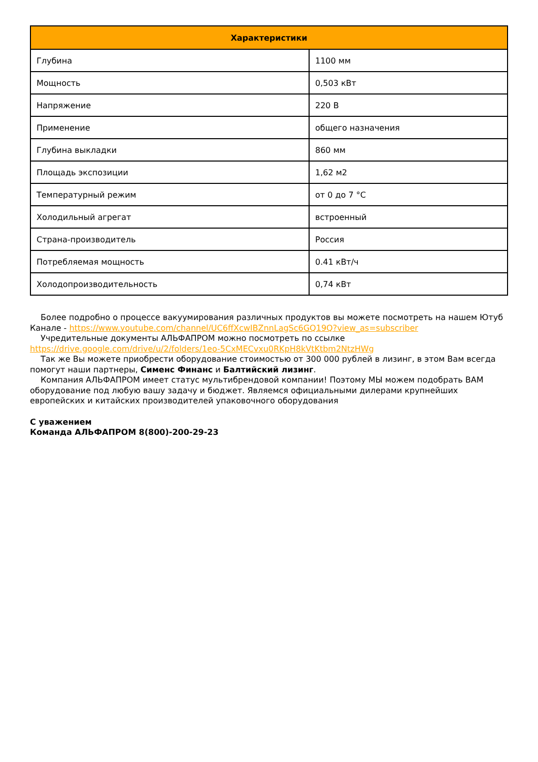| Характеристики | |
| --- | --- |
| Глубина | 1100 мм |
| Мощность | 0,503 кВт |
| Напряжение | 220 В |
| Применение | общего назначения |
| Глубина выкладки | 860 мм |
| Площадь экспозиции | 1,62 м2 |
| Температурный режим | от 0 до 7 °С |
| Холодильный агрегат | встроенный |
| Страна-производитель | Россия |
| Потребляемая мощность | 0.41 кВт/ч |
| Холодопроизводительность | 0,74 кВт |
Более подробно о процессе вакуумирования различных продуктов вы можете посмотреть на нашем Ютуб Канале - https://www.youtube.com/channel/UC6ffXcwIBZnnLagSc6GQ19Q?view_as=subscriber
Учредительные документы АЛЬФАПРОМ можно посмотреть по ссылке https://drive.google.com/drive/u/2/folders/1eo-5CxMECvxu0RKpH8kVtKtbm2NtzHWg
Так же Вы можете приобрести оборудование стоимостью от 300 000 рублей в лизинг, в этом Вам всегда помогут наши партнеры, Сименс Финанс и Балтийский лизинг.
Компания АЛЬФАПРОМ имеет статус мультибрендовой компании! Поэтому МЫ можем подобрать ВАМ оборудование под любую вашу задачу и бюджет. Являемся официальными дилерами крупнейших европейских и китайских производителей упаковочного оборудования
С уважением
Команда АЛЬФАПРОМ 8(800)-200-29-23